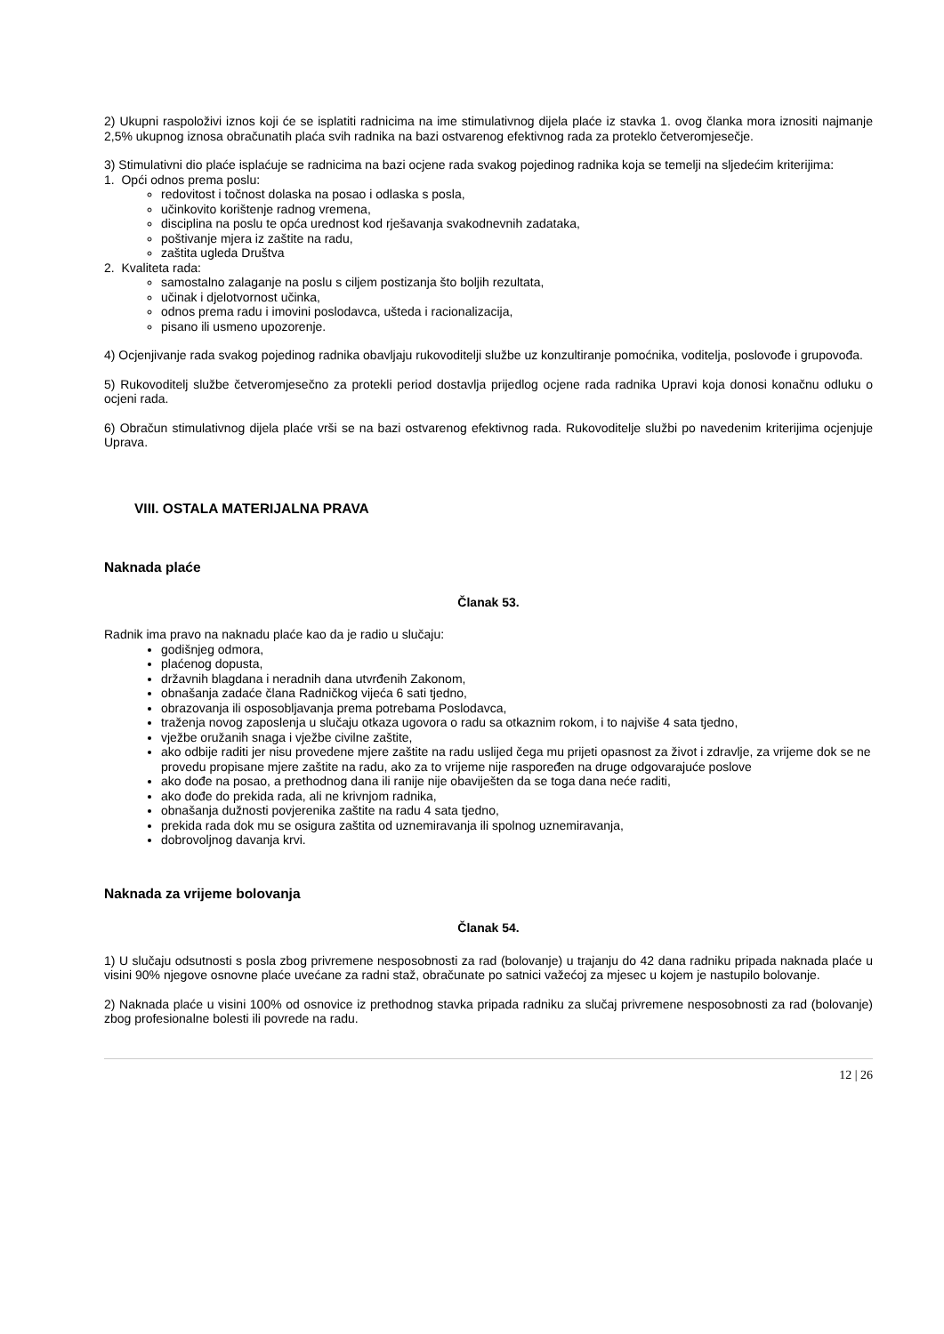2) Ukupni raspoloživi iznos koji će se isplatiti radnicima na ime stimulativnog dijela plaće iz stavka 1. ovog članka mora iznositi najmanje 2,5% ukupnog iznosa obračunatih plaća svih radnika na bazi ostvarenog efektivnog rada za proteklo četveromjesečje.
3) Stimulativni dio plaće isplaćuje se radnicima na bazi ocjene rada svakog pojedinog radnika koja se temelji na sljedećim kriterijima:
1. Opći odnos prema poslu:
redovitost i točnost dolaska na posao i odlaska s posla,
učinkovito korištenje radnog vremena,
disciplina na poslu te opća urednost kod rješavanja svakodnevnih zadataka,
poštivanje mjera iz zaštite na radu,
zaštita ugleda Društva
2. Kvaliteta rada:
samostalno zalaganje na poslu s ciljem postizanja što boljih rezultata,
učinak i djelotvornost učinka,
odnos prema radu i imovini poslodavca, ušteda i racionalizacija,
pisano ili usmeno upozorenje.
4) Ocjenjivanje rada svakog pojedinog radnika obavljaju rukovoditelji službe uz konzultiranje pomoćnika, voditelja, poslovođe i grupovođa.
5) Rukovoditelj službe četveromjesečno za protekli period dostavlja prijedlog ocjene rada radnika Upravi koja donosi konačnu odluku o ocjeni rada.
6) Obračun stimulativnog dijela plaće vrši se na bazi ostvarenog efektivnog rada. Rukovoditelje službi po navedenim kriterijima ocjenjuje Uprava.
VIII. OSTALA MATERIJALNA PRAVA
Naknada plaće
Članak 53.
Radnik ima pravo na naknadu plaće kao da je radio u slučaju:
godišnjeg odmora,
plaćenog dopusta,
državnih blagdana i neradnih dana utvrđenih Zakonom,
obnašanja zadaće člana Radničkog vijeća 6 sati tjedno,
obrazovanja ili osposobljavanja prema potrebama Poslodavca,
traženja novog zaposlenja u slučaju otkaza ugovora o radu sa otkaznim rokom, i to najviše 4 sata tjedno,
vježbe oružanih snaga i vježbe civilne zaštite,
ako odbije raditi jer nisu provedene mjere zaštite na radu uslijed čega mu prijeti opasnost za život i zdravlje, za vrijeme dok se ne provedu propisane mjere zaštite na radu, ako za to vrijeme nije raspoređen na druge odgovarajuće poslove
ako dođe na posao, a prethodnog dana ili ranije nije obaviješten da se toga dana neće raditi,
ako dođe do prekida rada, ali ne krivnjom radnika,
obnašanja dužnosti povjerenika zaštite na radu 4 sata tjedno,
prekida rada dok mu se osigura zaštita od uznemiravanja ili spolnog uznemiravanja,
dobrovoljnog davanja krvi.
Naknada za vrijeme bolovanja
Članak 54.
1) U slučaju odsutnosti s posla zbog privremene nesposobnosti za rad (bolovanje) u trajanju do 42 dana radniku pripada naknada plaće u visini 90% njegove osnovne plaće uvećane za radni staž, obračunate po satnici važećoj za mjesec u kojem je nastupilo bolovanje.
2) Naknada plaće u visini 100% od osnovice iz prethodnog stavka pripada radniku za slučaj privremene nesposobnosti za rad (bolovanje) zbog profesionalne bolesti ili povrede na radu.
12 | 26